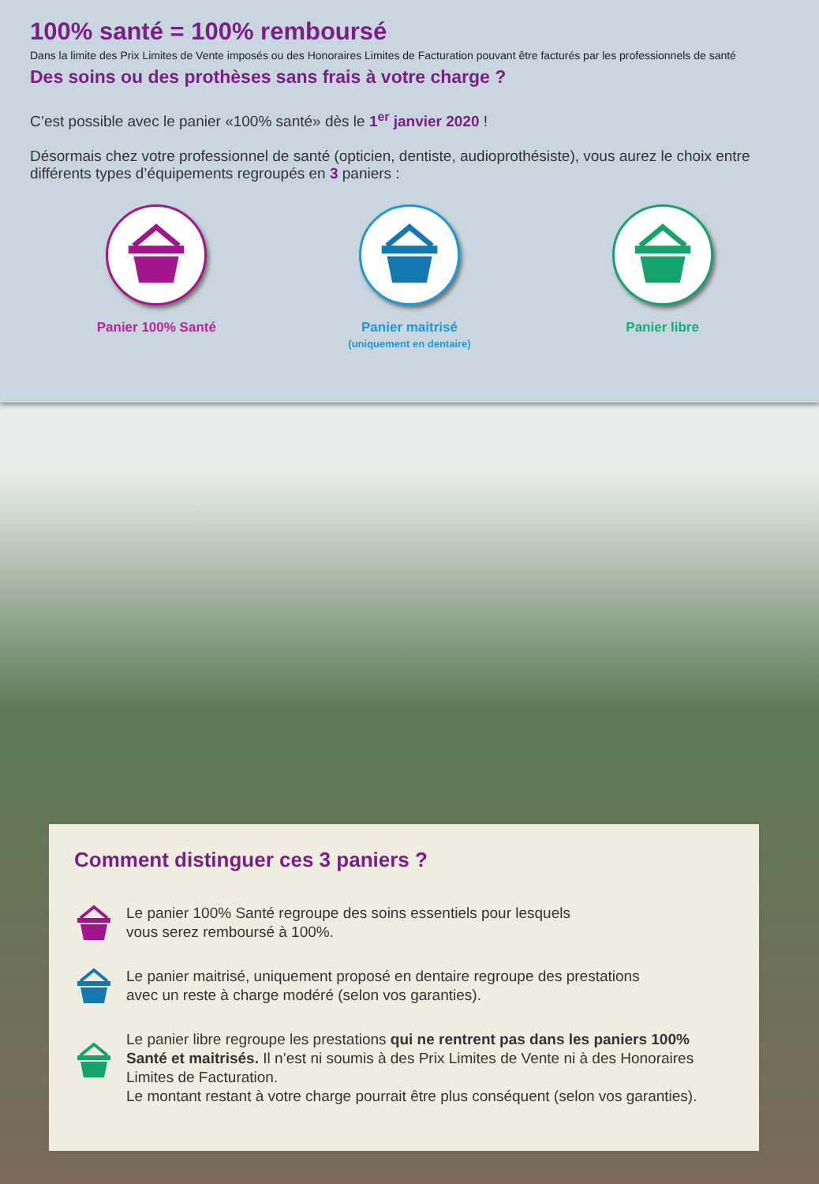100% santé = 100% remboursé
Dans la limite des Prix Limites de Vente imposés ou des Honoraires Limites de Facturation pouvant être facturés par les professionnels de santé
Des soins ou des prothèses sans frais à votre charge ?
C’est possible avec le panier «100% santé» dès le 1<sup>er</sup> janvier 2020 !
Désormais chez votre professionnel de santé (opticien, dentiste, audioprothésiste), vous aurez le choix entre différents types d’équipements regroupés en 3 paniers :
Panier 100% Santé Panier maitrisé
(uniquement en dentaire)
Panier libre
Comment distinguer ces 3 paniers ?
Le panier 100% Santé regroupe des soins essentiels pour lesquels
vous serez remboursé à 100%.
Le panier maitrisé, uniquement proposé en dentaire regroupe des prestations
avec un reste à charge modéré (selon vos garanties).
Le panier libre regroupe les prestations qui ne rentrent pas dans les paniers 100% Santé et maitrisés. Il n’est ni soumis à des Prix Limites de Vente ni à des Honoraires Limites de Facturation.
Le montant restant à votre charge pourrait être plus conséquent (selon vos garanties).